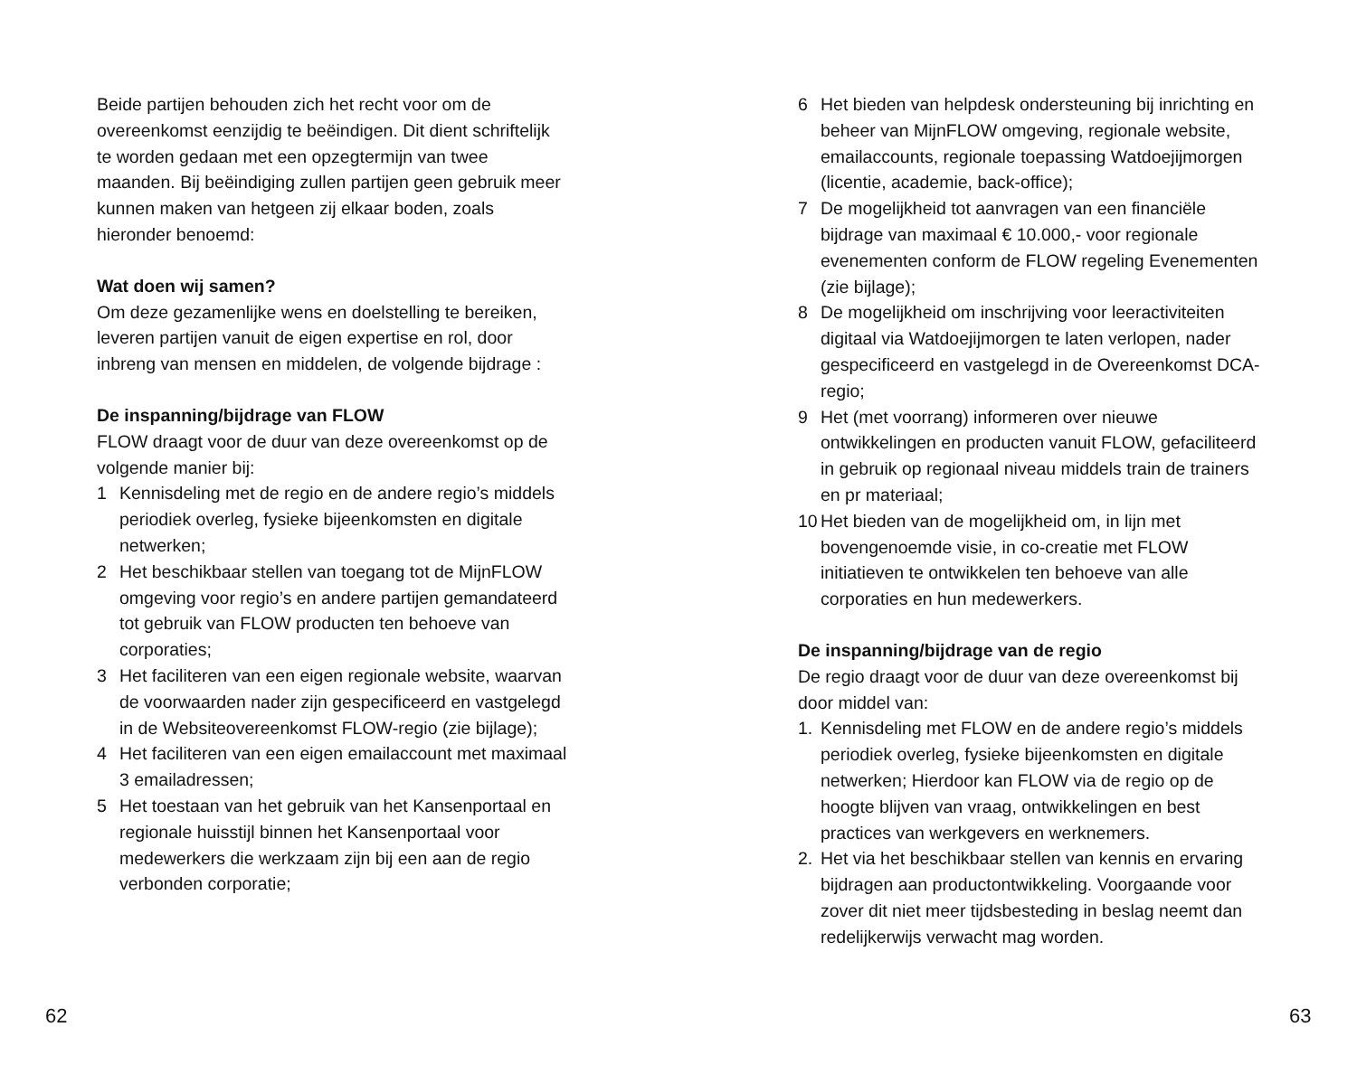Beide partijen behouden zich het recht voor om de overeenkomst eenzijdig te beëindigen. Dit dient schriftelijk te worden gedaan met een opzegtermijn van twee maanden. Bij beëindiging zullen partijen geen gebruik meer kunnen maken van hetgeen zij elkaar boden, zoals hieronder benoemd:
Wat doen wij samen?
Om deze gezamenlijke wens en doelstelling te bereiken, leveren partijen vanuit de eigen expertise en rol, door inbreng van mensen en middelen, de volgende bijdrage :
De inspanning/bijdrage van FLOW
FLOW draagt voor de duur van deze overeenkomst op de volgende manier bij:
1 Kennisdeling met de regio en de andere regio’s middels periodiek overleg, fysieke bijeenkomsten en digitale netwerken;
2 Het beschikbaar stellen van toegang tot de MijnFLOW omgeving voor regio’s en andere partijen gemandateerd tot gebruik van FLOW producten ten behoeve van corporaties;
3 Het faciliteren van een eigen regionale website, waarvan de voorwaarden nader zijn gespecificeerd en vastgelegd in de Websiteovereenkomst FLOW-regio (zie bijlage);
4 Het faciliteren van een eigen emailaccount met maximaal 3 emailadressen;
5 Het toestaan van het gebruik van het Kansenportaal en regionale huisstijl binnen het Kansenportaal voor medewerkers die werkzaam zijn bij een aan de regio verbonden corporatie;
6 Het bieden van helpdesk ondersteuning bij inrichting en beheer van MijnFLOW omgeving, regionale website, emailaccounts, regionale toepassing Watdoejijmorgen (licentie, academie, back-office);
7 De mogelijkheid tot aanvragen van een financiële bijdrage van maximaal € 10.000,- voor regionale evenementen conform de FLOW regeling Evenementen (zie bijlage);
8 De mogelijkheid om inschrijving voor leeractiviteiten digitaal via Watdoejijmorgen te laten verlopen, nader gespecificeerd en vastgelegd in de Overeenkomst DCA-regio;
9 Het (met voorrang) informeren over nieuwe ontwikkelingen en producten vanuit FLOW, gefaciliteerd in gebruik op regionaal niveau middels train de trainers en pr materiaal;
10 Het bieden van de mogelijkheid om, in lijn met bovengenoemde visie, in co-creatie met FLOW initiatieven te ontwikkelen ten behoeve van alle corporaties en hun medewerkers.
De inspanning/bijdrage van de regio
De regio draagt voor de duur van deze overeenkomst bij door middel van:
1. Kennisdeling met FLOW en de andere regio’s middels periodiek overleg, fysieke bijeenkomsten en digitale netwerken; Hierdoor kan FLOW via de regio op de hoogte blijven van vraag, ontwikkelingen en best practices van werkgevers en werknemers.
2. Het via het beschikbaar stellen van kennis en ervaring bijdragen aan productontwikkeling. Voorgaande voor zover dit niet meer tijdsbesteding in beslag neemt dan redelijkerwijs verwacht mag worden.
62 63